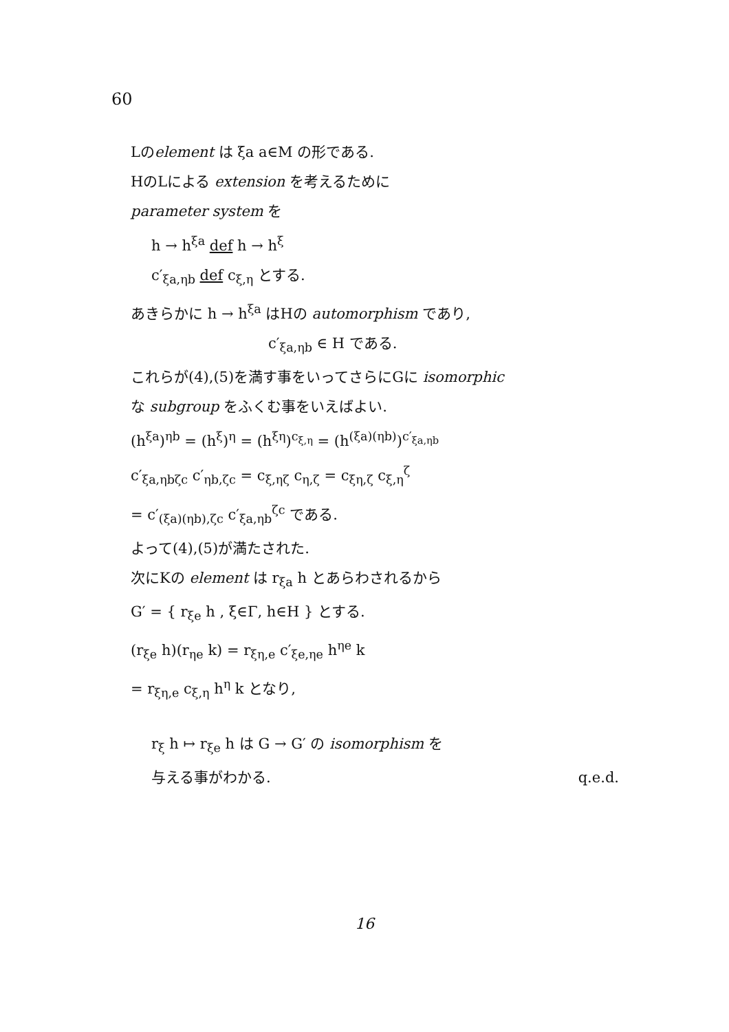60
Lのelement は ξa a∈M の形である.
HのLによる extension を考えるために
parameter system を
h → h<sup>ξa</sup> def h → h<sup>ξ</sup>
c′<sub>ξa,ηb</sub> def c<sub>ξ,η</sub> とする.
あきらかに h → h<sup>ξa</sup> はHの automorphism であり,
c′<sub>ξa,ηb</sub> ∈ H である.
これらが(4),(5)を満す事をいってさらにGに isomorphic
な subgroup をふくむ事をいえばよい.
(h<sup>ξa</sup>)<sup>ηb</sup> = (h<sup>ξ</sup>)<sup>η</sup> = (h<sup>ξη</sup>)<sup>c<sub>ξ,η</sub></sup> = (h<sup>(ξa)(ηb)</sup>)<sup>c′<sub>ξa,ηb</sub></sup>
c′<sub>ξa,ηbζc</sub> c′<sub>ηb,ζc</sub> = c<sub>ξ,ηζ</sub> c<sub>η,ζ</sub> = c<sub>ξη,ζ</sub> c<sub>ξ,η</sub><sup>ζ</sup>
= c′<sub>(ξa)(ηb),ζc</sub> c′<sub>ξa,ηb</sub><sup>ζc</sup> である.
よって(4),(5)が満たされた.
次にKの element は r<sub>ξa</sub> h とあらわされるから
G′ = { r<sub>ξe</sub> h , ξ∈Γ, h∈H } とする.
(r<sub>ξe</sub> h)(r<sub>ηe</sub> k) = r<sub>ξη,e</sub> c′<sub>ξe,ηe</sub> h<sup>ηe</sup> k
= r<sub>ξη,e</sub> c<sub>ξ,η</sub> h<sup>η</sup> k となり,
r<sub>ξ</sub> h ↦ r<sub>ξe</sub> h は G → G′ の isomorphism を
与える事がわかる. q.e.d.
16